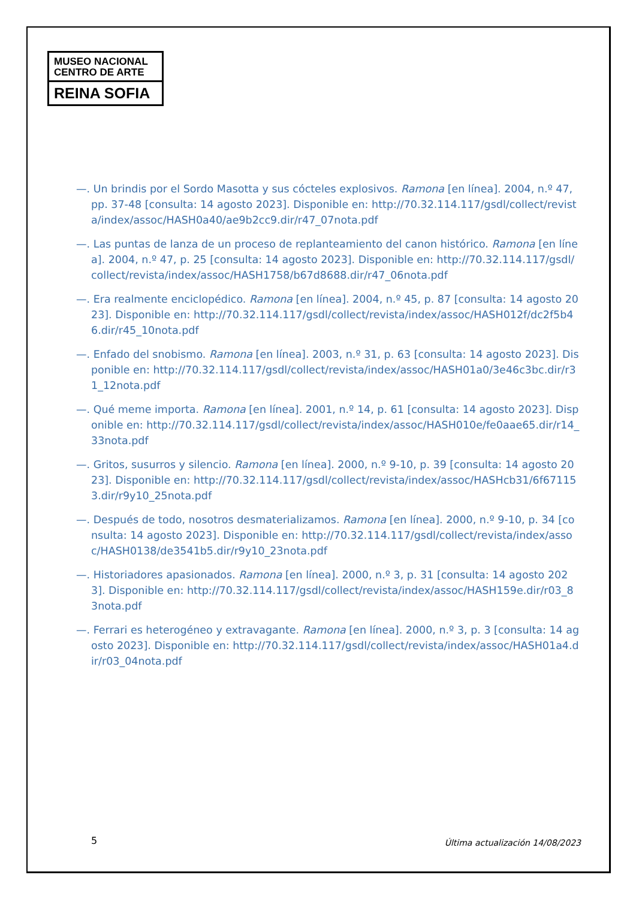MUSEO NACIONAL
CENTRO DE ARTE
REINA SOFIA
—. Un brindis por el Sordo Masotta y sus cócteles explosivos. Ramona [en línea]. 2004, n.º 47, pp. 37-48 [consulta: 14 agosto 2023]. Disponible en: http://70.32.114.117/gsdl/collect/revista/index/assoc/HASH0a40/ae9b2cc9.dir/r47_07nota.pdf
—. Las puntas de lanza de un proceso de replanteamiento del canon histórico. Ramona [en línea]. 2004, n.º 47, p. 25 [consulta: 14 agosto 2023]. Disponible en: http://70.32.114.117/gsdl/collect/revista/index/assoc/HASH1758/b67d8688.dir/r47_06nota.pdf
—. Era realmente enciclopédico. Ramona [en línea]. 2004, n.º 45, p. 87 [consulta: 14 agosto 2023]. Disponible en: http://70.32.114.117/gsdl/collect/revista/index/assoc/HASH012f/dc2f5b46.dir/r45_10nota.pdf
—. Enfado del snobismo. Ramona [en línea]. 2003, n.º 31, p. 63 [consulta: 14 agosto 2023]. Disponible en: http://70.32.114.117/gsdl/collect/revista/index/assoc/HASH01a0/3e46c3bc.dir/r31_12nota.pdf
—. Qué meme importa. Ramona [en línea]. 2001, n.º 14, p. 61 [consulta: 14 agosto 2023]. Disponible en: http://70.32.114.117/gsdl/collect/revista/index/assoc/HASH010e/fe0aae65.dir/r14_33nota.pdf
—. Gritos, susurros y silencio. Ramona [en línea]. 2000, n.º 9-10, p. 39 [consulta: 14 agosto 2023]. Disponible en: http://70.32.114.117/gsdl/collect/revista/index/assoc/HASHcb31/6f671153.dir/r9y10_25nota.pdf
—. Después de todo, nosotros desmaterializamos. Ramona [en línea]. 2000, n.º 9-10, p. 34 [consulta: 14 agosto 2023]. Disponible en: http://70.32.114.117/gsdl/collect/revista/index/assoc/HASH0138/de3541b5.dir/r9y10_23nota.pdf
—. Historiadores apasionados. Ramona [en línea]. 2000, n.º 3, p. 31 [consulta: 14 agosto 2023]. Disponible en: http://70.32.114.117/gsdl/collect/revista/index/assoc/HASH159e.dir/r03_83nota.pdf
—. Ferrari es heterogéneo y extravagante. Ramona [en línea]. 2000, n.º 3, p. 3 [consulta: 14 agosto 2023]. Disponible en: http://70.32.114.117/gsdl/collect/revista/index/assoc/HASH01a4.dir/r03_04nota.pdf
5
Última actualización 14/08/2023